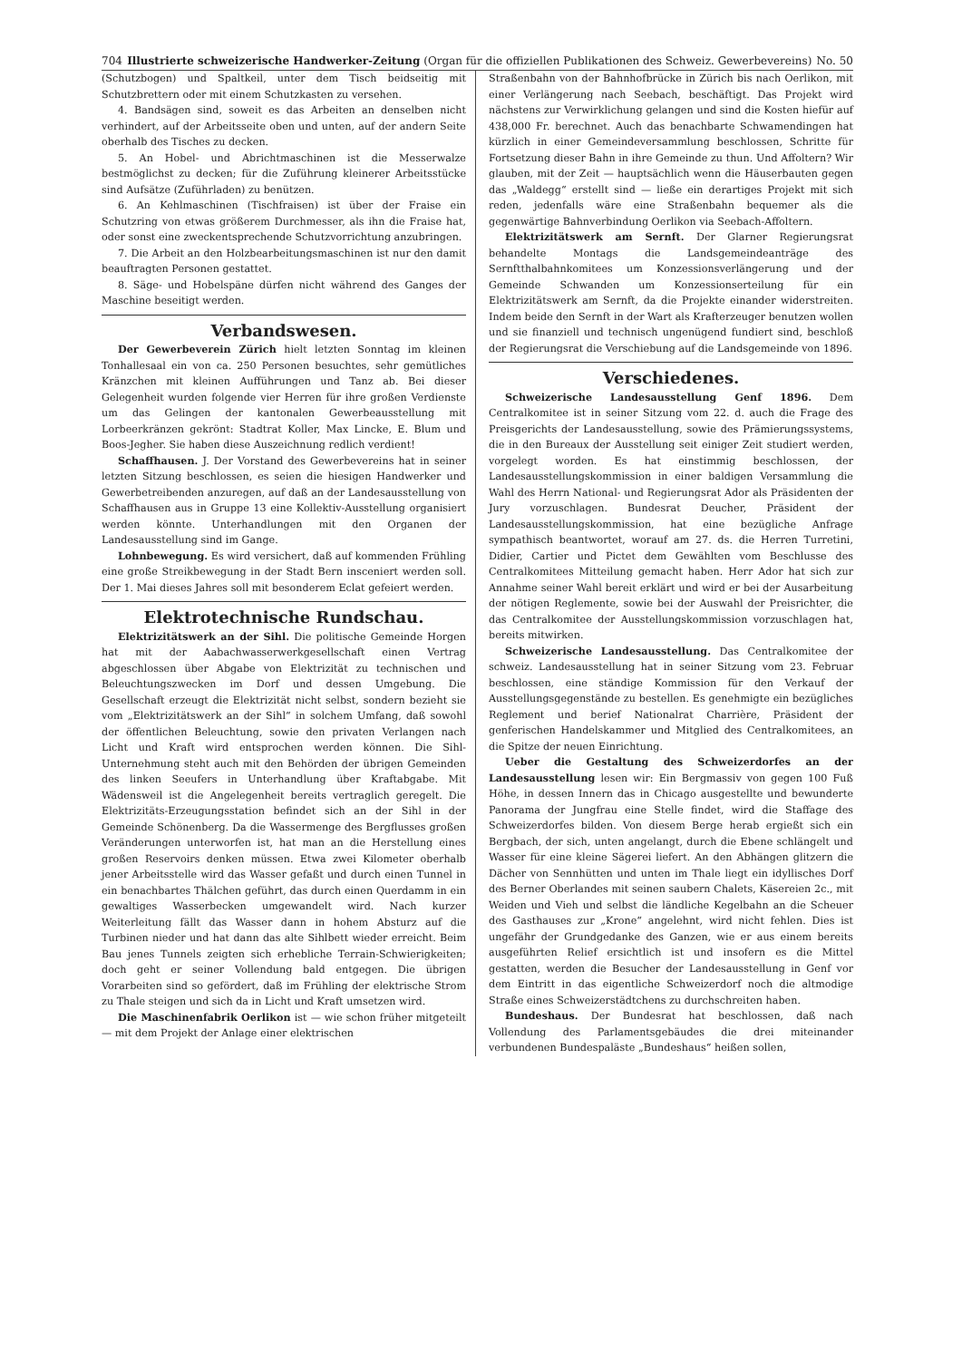704 Illustrierte schweizerische Handwerker-Zeitung (Organ für die offiziellen Publikationen des Schweiz. Gewerbevereins) No. 50
(Schutzbogen) und Spaltkeil, unter dem Tisch beidseitig mit Schutzbrettern oder mit einem Schutzkasten zu versehen.
4. Bandsägen sind, soweit es das Arbeiten an denselben nicht verhindert, auf der Arbeitsseite oben und unten, auf der andern Seite oberhalb des Tisches zu decken.
5. An Hobel- und Abrichtmaschinen ist die Messerwalze bestmöglichst zu decken; für die Zuführung kleinerer Arbeitsstücke sind Aufsätze (Zuführladen) zu benützen.
6. An Kehlmaschinen (Tischfraisen) ist über der Fraise ein Schutzring von etwas größerem Durchmesser, als ihn die Fraise hat, oder sonst eine zweckentsprechende Schutzvorrichtung anzubringen.
7. Die Arbeit an den Holzbearbeitungsmaschinen ist nur den damit beauftragten Personen gestattet.
8. Säge- und Hobelspäne dürfen nicht während des Ganges der Maschine beseitigt werden.
Verbandswesen.
Der Gewerbeverein Zürich hielt letzten Sonntag im kleinen Tonhallesaal ein von ca. 250 Personen besuchtes, sehr gemütliches Kränzchen mit kleinen Aufführungen und Tanz ab. Bei dieser Gelegenheit wurden folgende vier Herren für ihre großen Verdienste um das Gelingen der kantonalen Gewerbeausstellung mit Lorbeerkränzen gekrönt: Stadtrat Koller, Max Lincke, E. Blum und Boos-Jegher. Sie haben diese Auszeichnung redlich verdient!
Schaffhausen. J. Der Vorstand des Gewerbevereins hat in seiner letzten Sitzung beschlossen, es seien die hiesigen Handwerker und Gewerbetreibenden anzuregen, auf daß an der Landesausstellung von Schaffhausen aus in Gruppe 13 eine Kollektiv-Ausstellung organisiert werden könnte. Unterhandlungen mit den Organen der Landesausstellung sind im Gange.
Lohnbewegung. Es wird versichert, daß auf kommenden Frühling eine große Streikbewegung in der Stadt Bern insceniert werden soll. Der 1. Mai dieses Jahres soll mit besonderem Eclat gefeiert werden.
Elektrotechnische Rundschau.
Elektrizitätswerk an der Sihl. Die politische Gemeinde Horgen hat mit der Aabachwasserwerkgesellschaft einen Vertrag abgeschlossen über Abgabe von Elektrizität zu technischen und Beleuchtungszwecken im Dorf und dessen Umgebung. Die Gesellschaft erzeugt die Elektrizität nicht selbst, sondern bezieht sie vom „Elektrizitätswerk an der Sihl“ in solchem Umfang, daß sowohl der öffentlichen Beleuchtung, sowie den privaten Verlangen nach Licht und Kraft wird entsprochen werden können. Die Sihl-Unternehmung steht auch mit den Behörden der übrigen Gemeinden des linken Seeufers in Unterhandlung über Kraftabgabe. Mit Wädensweil ist die Angelegenheit bereits vertraglich geregelt. Die Elektrizitäts-Erzeugungsstation befindet sich an der Sihl in der Gemeinde Schönenberg. Da die Wassermenge des Bergflusses großen Veränderungen unterworfen ist, hat man an die Herstellung eines großen Reservoirs denken müssen. Etwa zwei Kilometer oberhalb jener Arbeitsstelle wird das Wasser gefaßt und durch einen Tunnel in ein benachbartes Thälchen geführt, das durch einen Querdamm in ein gewaltiges Wasserbecken umgewandelt wird. Nach kurzer Weiterleitung fällt das Wasser dann in hohem Absturz auf die Turbinen nieder und hat dann das alte Sihlbett wieder erreicht. Beim Bau jenes Tunnels zeigten sich erhebliche Terrain-Schwierigkeiten; doch geht er seiner Vollendung bald entgegen. Die übrigen Vorarbeiten sind so gefördert, daß im Frühling der elektrische Strom zu Thale steigen und sich da in Licht und Kraft umsetzen wird.
Die Maschinenfabrik Oerlikon ist — wie schon früher mitgeteilt — mit dem Projekt der Anlage einer elektrischen
Straßenbahn von der Bahnhofbrücke in Zürich bis nach Oerlikon, mit einer Verlängerung nach Seebach, beschäftigt. Das Projekt wird nächstens zur Verwirklichung gelangen und sind die Kosten hiefür auf 438,000 Fr. berechnet. Auch das benachbarte Schwamendingen hat kürzlich in einer Gemeindeversammlung beschlossen, Schritte für Fortsetzung dieser Bahn in ihre Gemeinde zu thun. Und Affoltern? Wir glauben, mit der Zeit — hauptsächlich wenn die Häuserbauten gegen das „Waldegg“ erstellt sind — ließe ein derartiges Projekt mit sich reden, jedenfalls wäre eine Straßenbahn bequemer als die gegenwärtige Bahnverbindung Oerlikon via Seebach-Affoltern.
Elektrizitätswerk am Sernft. Der Glarner Regierungsrat behandelte Montags die Landsgemeindeanträge des Sernftthalbahnkomitees um Konzessionsverlängerung und der Gemeinde Schwanden um Konzessionserteilung für ein Elektrizitätswerk am Sernft, da die Projekte einander widerstreiten. Indem beide den Sernft in der Wart als Krafterzeuger benutzen wollen und sie finanziell und technisch ungenügend fundiert sind, beschloß der Regierungsrat die Verschiebung auf die Landsgemeinde von 1896.
Verschiedenes.
Schweizerische Landesausstellung Genf 1896. Dem Centralkomitee ist in seiner Sitzung vom 22. d. auch die Frage des Preisgerichts der Landesausstellung, sowie des Prämierungssystems, die in den Bureaux der Ausstellung seit einiger Zeit studiert werden, vorgelegt worden. Es hat einstimmig beschlossen, der Landesausstellungskommission in einer baldigen Versammlung die Wahl des Herrn National- und Regierungsrat Ador als Präsidenten der Jury vorzuschlagen. Bundesrat Deucher, Präsident der Landesausstellungskommission, hat eine bezügliche Anfrage sympathisch beantwortet, worauf am 27. ds. die Herren Turretini, Didier, Cartier und Pictet dem Gewählten vom Beschlusse des Centralkomitees Mitteilung gemacht haben. Herr Ador hat sich zur Annahme seiner Wahl bereit erklärt und wird er bei der Ausarbeitung der nötigen Reglemente, sowie bei der Auswahl der Preisrichter, die das Centralkomitee der Ausstellungskommission vorzuschlagen hat, bereits mitwirken.
Schweizerische Landesausstellung. Das Centralkomitee der schweiz. Landesausstellung hat in seiner Sitzung vom 23. Februar beschlossen, eine ständige Kommission für den Verkauf der Ausstellungsgegenstände zu bestellen. Es genehmigte ein bezügliches Reglement und berief Nationalrat Charrière, Präsident der genferischen Handelskammer und Mitglied des Centralkomitees, an die Spitze der neuen Einrichtung.
Ueber die Gestaltung des Schweizerdorfes an der Landesausstellung lesen wir: Ein Bergmassiv von gegen 100 Fuß Höhe, in dessen Innern das in Chicago ausgestellte und bewunderte Panorama der Jungfrau eine Stelle findet, wird die Staffage des Schweizerdorfes bilden. Von diesem Berge herab ergießt sich ein Bergbach, der sich, unten angelangt, durch die Ebene schlängelt und Wasser für eine kleine Sägerei liefert. An den Abhängen glitzern die Dächer von Sennhütten und unten im Thale liegt ein idyllisches Dorf des Berner Oberlandes mit seinen saubern Chalets, Käsereien 2c., mit Weiden und Vieh und selbst die ländliche Kegelbahn an die Scheuer des Gasthauses zur „Krone“ angelehnt, wird nicht fehlen. Dies ist ungefähr der Grundgedanke des Ganzen, wie er aus einem bereits ausgeführten Relief ersichtlich ist und insofern es die Mittel gestatten, werden die Besucher der Landesausstellung in Genf vor dem Eintritt in das eigentliche Schweizerdorf noch die altmodige Straße eines Schweizerstädtchens zu durchschreiten haben.
Bundeshaus. Der Bundesrat hat beschlossen, daß nach Vollendung des Parlamentsgebäudes die drei miteinander verbundenen Bundespaläste „Bundeshaus“ heißen sollen,